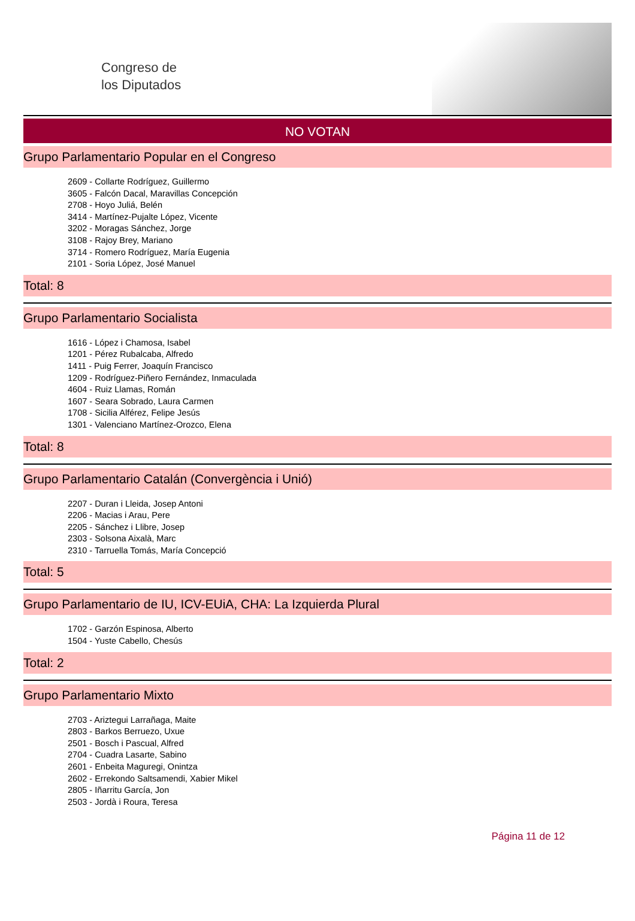Congreso de
los Diputados
NO VOTAN
Grupo Parlamentario Popular en el Congreso
2609 - Collarte Rodríguez, Guillermo
3605 - Falcón Dacal, Maravillas Concepción
2708 - Hoyo Juliá, Belén
3414 - Martínez-Pujalte López, Vicente
3202 - Moragas Sánchez, Jorge
3108 - Rajoy Brey, Mariano
3714 - Romero Rodríguez, María Eugenia
2101 - Soria López, José Manuel
Total: 8
Grupo Parlamentario Socialista
1616 - López i Chamosa, Isabel
1201 - Pérez Rubalcaba, Alfredo
1411 - Puig Ferrer, Joaquín Francisco
1209 - Rodríguez-Piñero Fernández, Inmaculada
4604 - Ruiz Llamas, Román
1607 - Seara Sobrado, Laura Carmen
1708 - Sicilia Alférez, Felipe Jesús
1301 - Valenciano Martínez-Orozco, Elena
Total: 8
Grupo Parlamentario Catalán (Convergència i Unió)
2207 - Duran i Lleida, Josep Antoni
2206 - Macias i Arau, Pere
2205 - Sánchez i Llibre, Josep
2303 - Solsona Aixalà, Marc
2310 - Tarruella Tomás, María Concepció
Total: 5
Grupo Parlamentario de IU, ICV-EUiA, CHA: La Izquierda Plural
1702 - Garzón Espinosa, Alberto
1504 - Yuste Cabello, Chesús
Total: 2
Grupo Parlamentario Mixto
2703 - Ariztegui Larrañaga, Maite
2803 - Barkos Berruezo, Uxue
2501 - Bosch i Pascual, Alfred
2704 - Cuadra Lasarte, Sabino
2601 - Enbeita Maguregi, Onintza
2602 - Errekondo Saltsamendi, Xabier Mikel
2805 - Iñarritu García, Jon
2503 - Jordà i Roura, Teresa
Página 11 de 12